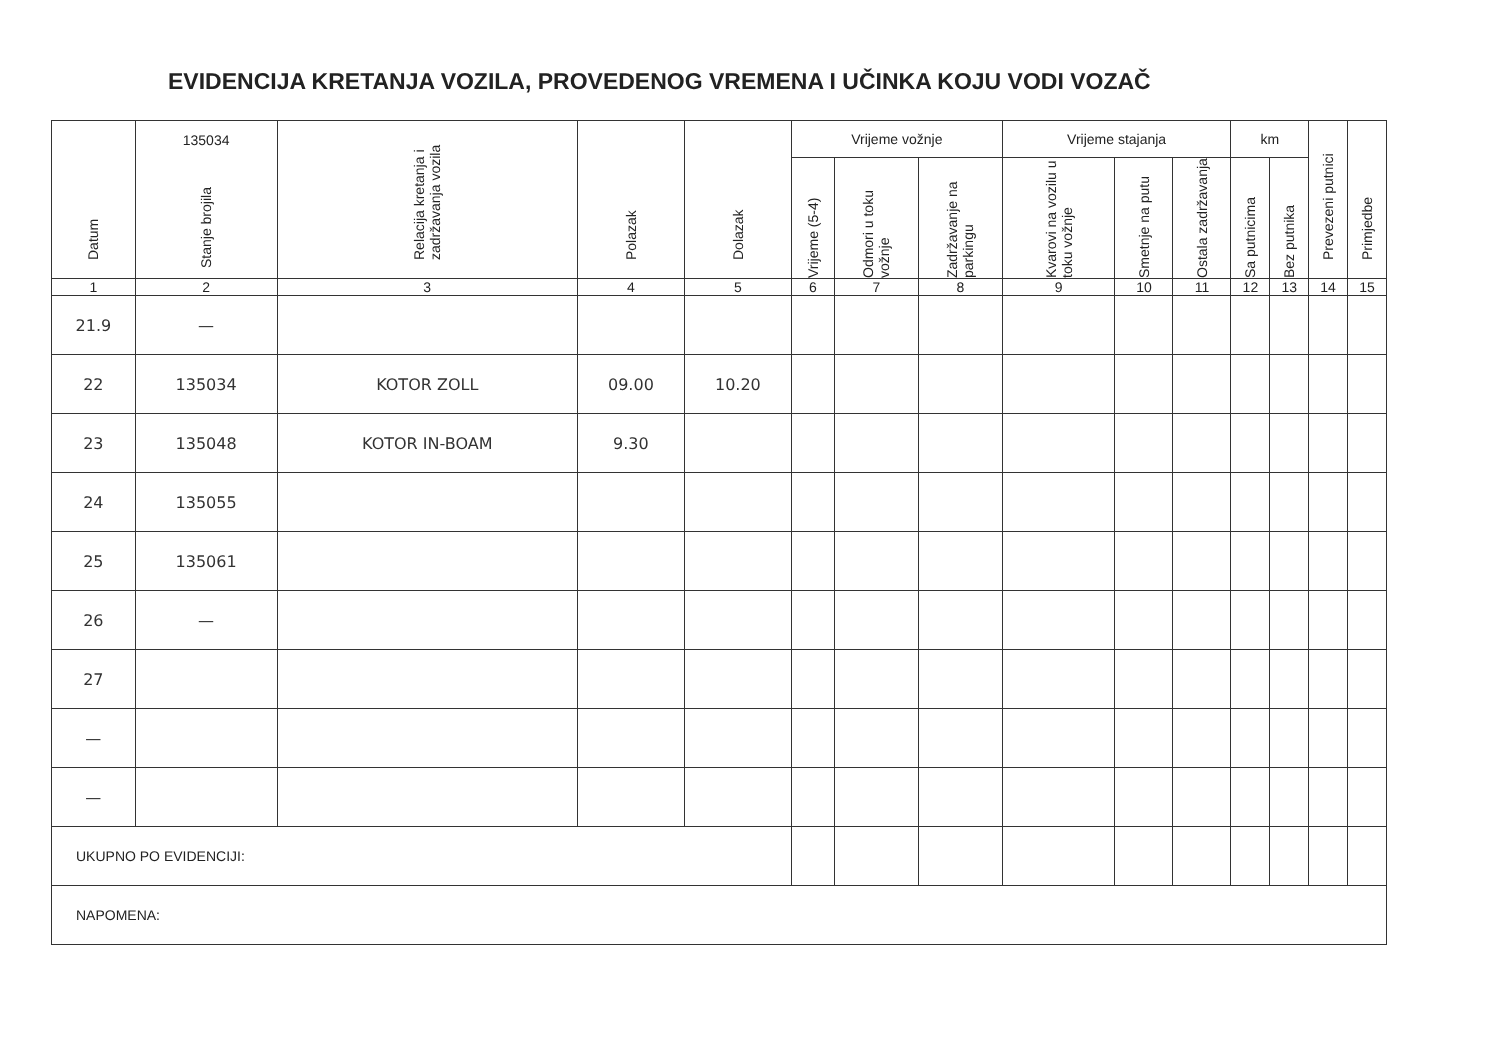EVIDENCIJA KRETANJA VOZILA, PROVEDENOG VREMENA I UČINKA KOJU VODI VOZAČ
| Datum | 135034 Stanje brojila | Relacija kretanja i zadržavanja vozila | Polazak | Dolazak | Vrijeme vožnje | | | Vrijeme stajanja | | | km | | Prevezeni putnici | Primjedbe |
| --- | --- | --- | --- | --- | --- | --- | --- | --- | --- | --- | --- | --- | --- | --- |
| | | | | | Vrijeme (5-4) | Odmori u toku vožnje | Zadržavanje na parkingu | Kvarovi na vozilu u toku vožnje | Smetnje na putu | Ostala zadržavanja | Sa putnicima | Bez putnika | | |
| 1 | 2 | 3 | 4 | 5 | 6 | 7 | 8 | 9 | 10 | 11 | 12 | 13 | 14 | 15 |
| 21.9 | — | | | | | | | | | | | | | |
| 22 | 135034 | KOTOR ZOLL | 09.00 | 10.20 | | | | | | | | | | |
| 23 | 135048 | KOTOR IN-BOAM | 9.30 | | | | | | | | | | | |
| 24 | 135055 | | | | | | | | | | | | | |
| 25 | 135061 | | | | | | | | | | | | | |
| 26 | — | | | | | | | | | | | | | |
| 27 | | | | | | | | | | | | | | |
| — | | | | | | | | | | | | | | |
| — | | | | | | | | | | | | | | |
| UKUPNO PO EVIDENCIJI: | | | | | | | | | | | | | | |
| NAPOMENA: | | | | | | | | | | | | | | |